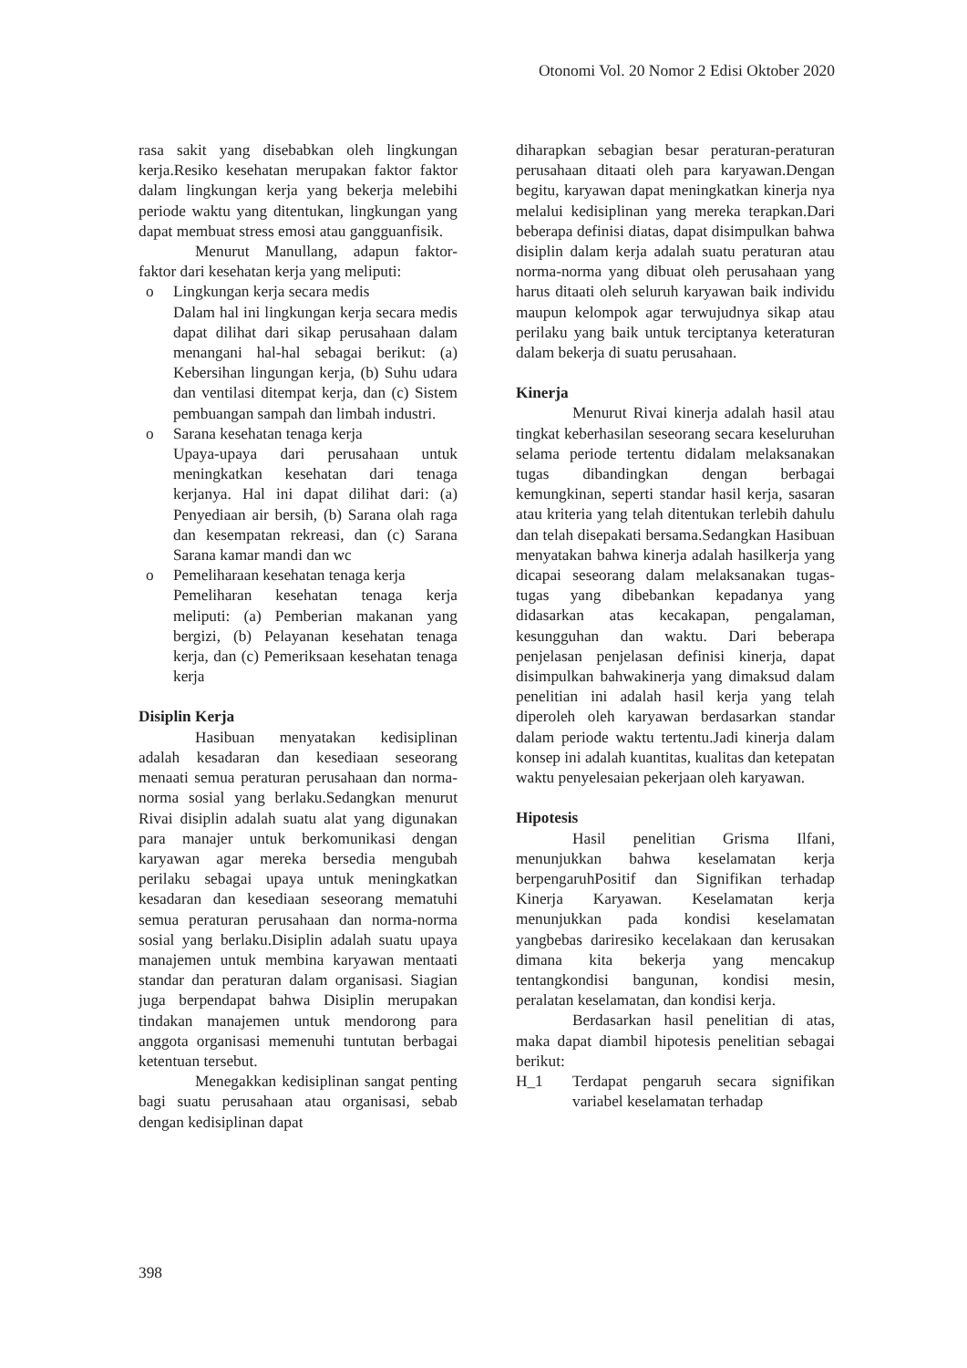Otonomi Vol. 20 Nomor 2 Edisi Oktober 2020
rasa sakit yang disebabkan oleh lingkungan kerja.Resiko kesehatan merupakan faktor faktor dalam lingkungan kerja yang bekerja melebihi periode waktu yang ditentukan, lingkungan yang dapat membuat stress emosi atau gangguanfisik.
Menurut Manullang, adapun faktor-faktor dari kesehatan kerja yang meliputi:
o Lingkungan kerja secara medis
Dalam hal ini lingkungan kerja secara medis dapat dilihat dari sikap perusahaan dalam menangani hal-hal sebagai berikut: (a) Kebersihan lingungan kerja, (b) Suhu udara dan ventilasi ditempat kerja, dan (c) Sistem pembuangan sampah dan limbah industri.
o Sarana kesehatan tenaga kerja
Upaya-upaya dari perusahaan untuk meningkatkan kesehatan dari tenaga kerjanya. Hal ini dapat dilihat dari: (a) Penyediaan air bersih, (b) Sarana olah raga dan kesempatan rekreasi, dan (c) Sarana Sarana kamar mandi dan wc
o Pemeliharaan kesehatan tenaga kerja
Pemeliharan kesehatan tenaga kerja meliputi: (a) Pemberian makanan yang bergizi, (b) Pelayanan kesehatan tenaga kerja, dan (c) Pemeriksaan kesehatan tenaga kerja
Disiplin Kerja
Hasibuan menyatakan kedisiplinan adalah kesadaran dan kesediaan seseorang menaati semua peraturan perusahaan dan norma-norma sosial yang berlaku.Sedangkan menurut Rivai disiplin adalah suatu alat yang digunakan para manajer untuk berkomunikasi dengan karyawan agar mereka bersedia mengubah perilaku sebagai upaya untuk meningkatkan kesadaran dan kesediaan seseorang mematuhi semua peraturan perusahaan dan norma-norma sosial yang berlaku.Disiplin adalah suatu upaya manajemen untuk membina karyawan mentaati standar dan peraturan dalam organisasi. Siagian juga berpendapat bahwa Disiplin merupakan tindakan manajemen untuk mendorong para anggota organisasi memenuhi tuntutan berbagai ketentuan tersebut.
Menegakkan kedisiplinan sangat penting bagi suatu perusahaan atau organisasi, sebab dengan kedisiplinan dapat
diharapkan sebagian besar peraturan-peraturan perusahaan ditaati oleh para karyawan.Dengan begitu, karyawan dapat meningkatkan kinerja nya melalui kedisiplinan yang mereka terapkan.Dari beberapa definisi diatas, dapat disimpulkan bahwa disiplin dalam kerja adalah suatu peraturan atau norma-norma yang dibuat oleh perusahaan yang harus ditaati oleh seluruh karyawan baik individu maupun kelompok agar terwujudnya sikap atau perilaku yang baik untuk terciptanya keteraturan dalam bekerja di suatu perusahaan.
Kinerja
Menurut Rivai kinerja adalah hasil atau tingkat keberhasilan seseorang secara keseluruhan selama periode tertentu didalam melaksanakan tugas dibandingkan dengan berbagai kemungkinan, seperti standar hasil kerja, sasaran atau kriteria yang telah ditentukan terlebih dahulu dan telah disepakati bersama.Sedangkan Hasibuan menyatakan bahwa kinerja adalah hasilkerja yang dicapai seseorang dalam melaksanakan tugas-tugas yang dibebankan kepadanya yang didasarkan atas kecakapan, pengalaman, kesungguhan dan waktu. Dari beberapa penjelasan penjelasan definisi kinerja, dapat disimpulkan bahwakinerja yang dimaksud dalam penelitian ini adalah hasil kerja yang telah diperoleh oleh karyawan berdasarkan standar dalam periode waktu tertentu.Jadi kinerja dalam konsep ini adalah kuantitas, kualitas dan ketepatan waktu penyelesaian pekerjaan oleh karyawan.
Hipotesis
Hasil penelitian Grisma Ilfani, menunjukkan bahwa keselamatan kerja berpengaruhPositif dan Signifikan terhadap Kinerja Karyawan. Keselamatan kerja menunjukkan pada kondisi keselamatan yangbebas dariresiko kecelakaan dan kerusakan dimana kita bekerja yang mencakup tentangkondisi bangunan, kondisi mesin, peralatan keselamatan, dan kondisi kerja.
Berdasarkan hasil penelitian di atas, maka dapat diambil hipotesis penelitian sebagai berikut:
H_1 Terdapat pengaruh secara signifikan variabel keselamatan terhadap
398